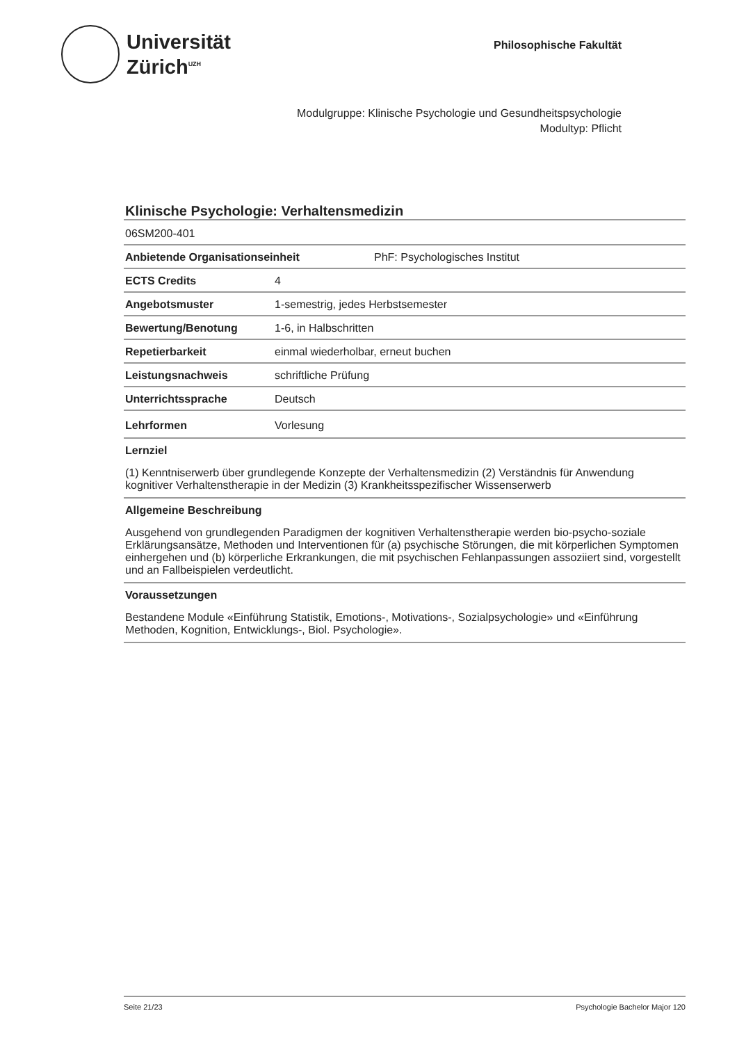Universität
Zürich<sup>UZH</sup>
Philosophische Fakultät
Modulgruppe: Klinische Psychologie und Gesundheitspsychologie
Modultyp: Pflicht
Klinische Psychologie: Verhaltensmedizin
06SM200-401
Anbietende Organisationseinheit PhF: Psychologisches Institut
ECTS Credits 4
Angebotsmuster 1-semestrig, jedes Herbstsemester
Bewertung/Benotung 1-6, in Halbschritten
Repetierbarkeit einmal wiederholbar, erneut buchen
Leistungsnachweis schriftliche Prüfung
Unterrichtssprache Deutsch
Lehrformen Vorlesung
Lernziel
(1) Kenntniserwerb über grundlegende Konzepte der Verhaltensmedizin (2) Verständnis für Anwendung kognitiver Verhaltenstherapie in der Medizin (3) Krankheitsspezifischer Wissenserwerb
Allgemeine Beschreibung
Ausgehend von grundlegenden Paradigmen der kognitiven Verhaltenstherapie werden bio-psycho-soziale Erklärungsansätze, Methoden und Interventionen für (a) psychische Störungen, die mit körperlichen Symptomen einhergehen und (b) körperliche Erkrankungen, die mit psychischen Fehlanpassungen assoziiert sind, vorgestellt und an Fallbeispielen verdeutlicht.
Voraussetzungen
Bestandene Module «Einführung Statistik, Emotions-, Motivations-, Sozialpsychologie» und «Einführung Methoden, Kognition, Entwicklungs-, Biol. Psychologie».
Seite 21/23 Psychologie Bachelor Major 120